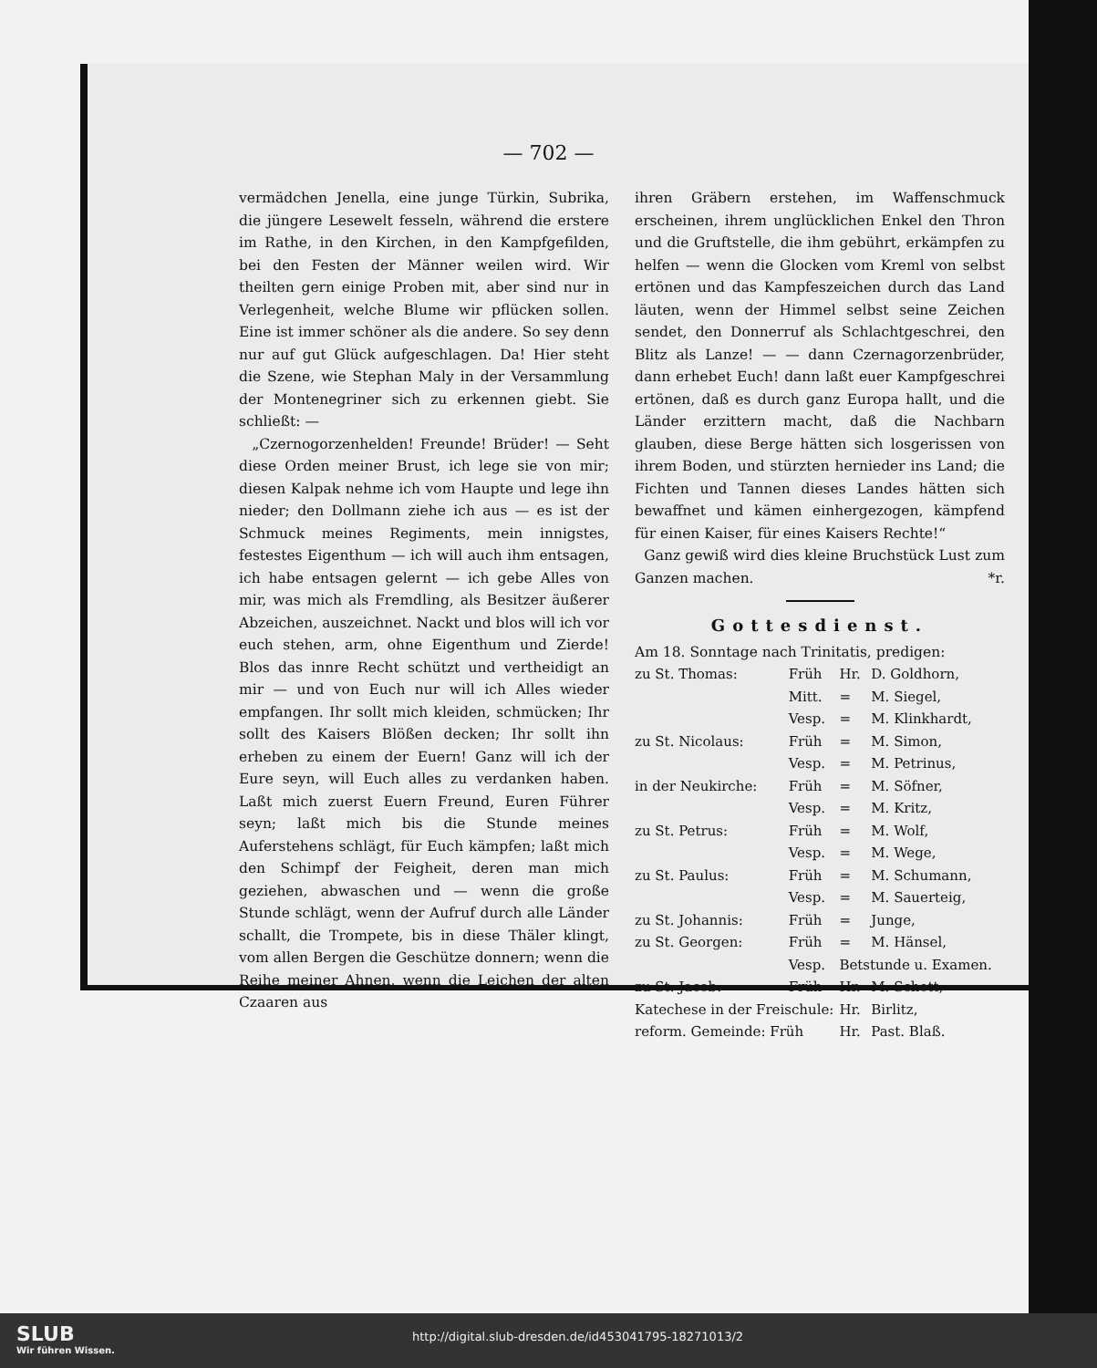— 702 —
vermädchen Jenella, eine junge Türkin, Subrika, die jüngere Lesewelt fesseln, während die erstere im Rathe, in den Kirchen, in den Kampfgefilden, bei den Festen der Männer weilen wird. Wir theilten gern einige Proben mit, aber sind nur in Verlegenheit, welche Blume wir pflücken sollen. Eine ist immer schöner als die andere. So sey denn nur auf gut Glück aufgeschlagen. Da! Hier steht die Szene, wie Stephan Maly in der Versammlung der Montenegriner sich zu erkennen giebt. Sie schließt: —
„Czernogorzenhelden! Freunde! Brüder! — Seht diese Orden meiner Brust, ich lege sie von mir; diesen Kalpak nehme ich vom Haupte und lege ihn nieder; den Dollmann ziehe ich aus — es ist der Schmuck meines Regiments, mein innigstes, festestes Eigenthum — ich will auch ihm entsagen, ich habe entsagen gelernt — ich gebe Alles von mir, was mich als Fremdling, als Besitzer äußerer Abzeichen, auszeichnet. Nackt und blos will ich vor euch stehen, arm, ohne Eigenthum und Zierde! Blos das innre Recht schützt und vertheidigt an mir — und von Euch nur will ich Alles wieder empfangen. Ihr sollt mich kleiden, schmücken; Ihr sollt des Kaisers Blößen decken; Ihr sollt ihn erheben zu einem der Euern! Ganz will ich der Eure seyn, will Euch alles zu verdanken haben. Laßt mich zuerst Euern Freund, Euren Führer seyn; laßt mich bis die Stunde meines Auferstehens schlägt, für Euch kämpfen; laßt mich den Schimpf der Feigheit, deren man mich geziehen, abwaschen und — wenn die große Stunde schlägt, wenn der Aufruf durch alle Länder schallt, die Trompete, bis in diese Thäler klingt, vom allen Bergen die Geschütze donnern; wenn die Reihe meiner Ahnen, wenn die Leichen der alten Czaaren aus
ihren Gräbern erstehen, im Waffenschmuck erscheinen, ihrem unglücklichen Enkel den Thron und die Gruftstelle, die ihm gebührt, erkämpfen zu helfen — wenn die Glocken vom Kreml von selbst ertönen und das Kampfeszeichen durch das Land läuten, wenn der Himmel selbst seine Zeichen sendet, den Donnerruf als Schlachtgeschrei, den Blitz als Lanze! — — dann Czernagorzenbrüder, dann erhebet Euch! dann laßt euer Kampfgeschrei ertönen, daß es durch ganz Europa hallt, und die Länder erzittern macht, daß die Nachbarn glauben, diese Berge hätten sich losgerissen von ihrem Boden, und stürzten hernieder ins Land; die Fichten und Tannen dieses Landes hätten sich bewaffnet und kämen einhergezogen, kämpfend für einen Kaiser, für eines Kaisers Rechte!“
Ganz gewiß wird dies kleine Bruchstück Lust zum Ganzen machen. *r.
Gottesdienst.
Am 18. Sonntage nach Trinitatis, predigen:
| zu St. Thomas: | Früh | Hr. | D. Goldhorn, |
| | Mitt. | = | M. Siegel, |
| | Vesp. | = | M. Klinkhardt, |
| zu St. Nicolaus: | Früh | = | M. Simon, |
| | Vesp. | = | M. Petrinus, |
| in der Neukirche: | Früh | = | M. Söfner, |
| | Vesp. | = | M. Kritz, |
| zu St. Petrus: | Früh | = | M. Wolf, |
| | Vesp. | = | M. Wege, |
| zu St. Paulus: | Früh | = | M. Schumann, |
| | Vesp. | = | M. Sauerteig, |
| zu St. Johannis: | Früh | = | Junge, |
| zu St. Georgen: | Früh | = | M. Hänsel, |
| | Vesp. | Betstunde u. Examen. | |
| zu St. Jacob: | Früh | Hr. | M. Schott, |
| Katechese in der Freischule: | | Hr. | Birlitz, |
| reform. Gemeinde: Früh | | Hr. | Past. Blaß. |
SLUB
Wir führen Wissen.
http://digital.slub-dresden.de/id453041795-18271013/2